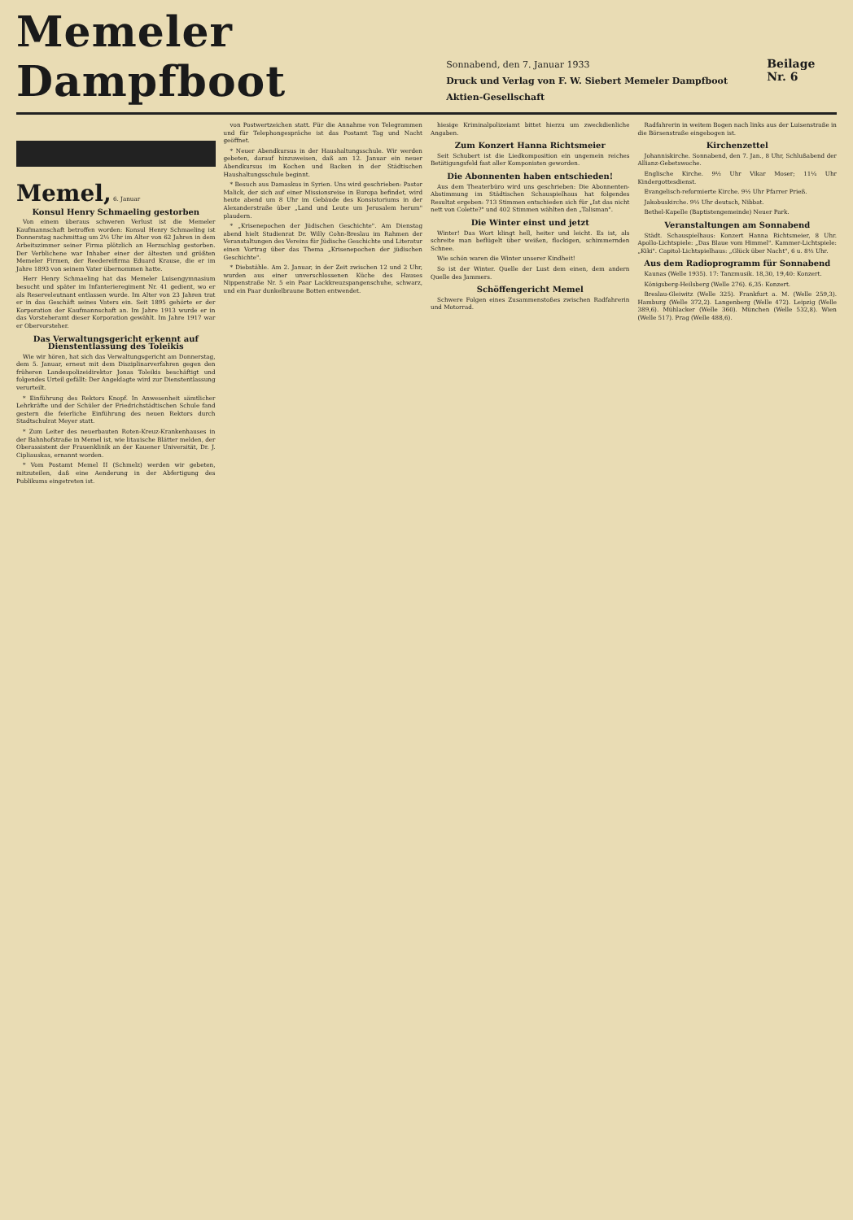Memeler Dampfboot
Sonnabend, den 7. Januar 1933
Druck und Verlag von F. W. Siebert Memeler Dampfboot Aktien-Gesellschaft
Beilage Nr. 6
Memel, 6. Januar
Konsul Henry Schmaeling gestorben
Von einem überaus schweren Verlust ist die Memeler Kaufmannschaft betroffen worden: Konsul Henry Schmaeling ist Donnerstag nachmittag um 2½ Uhr im Alter von 62 Jahren in dem Arbeitszimmer seiner Firma plötzlich an Herzschlag gestorben. Der Verblichene war Inhaber einer der ältesten und größten Memeler Firmen, der Reedereifirma Eduard Krause, die er im Jahre 1893 von seinem Vater übernommen hatte.
Herr Henry Schmaeling hat das Memeler Luisengymnasium besucht und später im Infanterieregiment Nr. 41 gedient, wo er als Reserveleutnant entlassen wurde. Im Alter von 23 Jahren trat er in das Geschäft seines Vaters ein. Seit 1895 gehörte er der Korporation der Kaufmannschaft an. Im Jahre 1913 wurde er in das Vorsteheramt dieser Korporation gewählt. Im Jahre 1917 war er Obervorsteher.
Das Verwaltungsgericht erkennt auf Dienstentlassung des Toleikis
Wie wir hören, hat sich das Verwaltungsgericht am Donnerstag, dem 5. Januar, erneut mit dem Disziplinarverfahren gegen den früheren Landespolizeidirektor Jonas Toleikis beschäftigt und folgendes Urteil gefällt: Der Angeklagte wird zur Dienstentlassung verurteilt.
* Einführung des Rektors Knopf. In Anwesenheit sämtlicher Lehrkräfte und der Schüler der Friedrichstädtischen Schule fand gestern die feierliche Einführung des neuen Rektors durch Stadtschulrat Meyer statt.
* Zum Leiter des neuerbauten Roten-Kreuz-Krankenhauses in der Bahnhofstraße in Memel ist, wie litauische Blätter melden, der Oberassistent der Frauenklinik an der Kauener Universität, Dr. J. Cipliauskas, ernannt worden.
* Vom Postamt Memel II (Schmelz) werden wir gebeten, mitzuteilen, daß eine Aenderung in der Abfertigung des Publikums eingetreten ist.
von Postwertzeichen statt. Für die Annahme von Telegrammen und für Telephongespräche ist das Postamt Tag und Nacht geöffnet.
* Neuer Abendkursus in der Haushaltungsschule. Wir werden gebeten, darauf hinzuweisen, daß am 12. Januar ein neuer Abendkursus im Kochen und Backen in der Städtischen Haushaltungsschule beginnt.
* Besuch aus Damaskus in Syrien. Uns wird geschrieben: Pastor Malick, der sich auf einer Missionsreise in Europa befindet, wird heute abend um 8 Uhr im Gebäude des Konsistoriums in der Alexanderstraße über „Land und Leute um Jerusalem herum" plaudern.
* „Krisenepochen der Jüdischen Geschichte". Am Dienstag abend hielt Studienrat Dr. Willy Cohn-Breslau im Rahmen der Veranstaltungen des Vereins für Jüdische Geschichte und Literatur einen Vortrag über das Thema „Krisenepochen der jüdischen Geschichte".
* Diebstähle. Am 2. Januar, in der Zeit zwischen 12 und 2 Uhr, wurden aus einer unverschlossenen Küche des Hauses Nippenstraße Nr. 5 ein Paar Lackkreuzspangenschuhe, schwarz, und ein Paar dunkelbraune Botten entwendet.
hiesige Kriminalpolizeiamt bittet hierzu um zweckdienliche Angaben.
Zum Konzert Hanna Richtsmeier
Seit Schubert ist die Liedkomposition ein ungemein reiches Betätigungsfeld fast aller Komponisten geworden.
Die Abonnenten haben entschieden!
Aus dem Theaterbüro wird uns geschrieben: Die Abonnenten-Abstimmung im Städtischen Schauspielhaus hat folgendes Resultat ergeben: 713 Stimmen entschieden sich für „Ist das nicht nett von Colette?" und 402 Stimmen wählten den „Talisman".
Die Winter einst und jetzt
Winter! Das Wort klingt hell, heiter und leicht. Es ist, als schreite man beflügelt über weißen, flockigen, schimmernden Schnee.
Wie schön waren die Winter unserer Kindheit!
So ist der Winter. Quelle der Lust dem einen, dem andern Quelle des Jammers.
Schöffengericht Memel
Schwere Folgen eines Zusammenstoßes zwischen Radfahrerin und Motorrad.
Radfahrerin in weitem Bogen nach links aus der Luisenstraße in die Börsenstraße eingebogen ist.
Kirchenzettel
Johanniskirche. Sonnabend, den 7. Jan., 8 Uhr, Schlußabend der Allianz-Gebetswoche.
Englische Kirche. 9½ Uhr Vikar Moser; 11¼ Uhr Kindergottesdienst.
Evangelisch-reformierte Kirche. 9½ Uhr Pfarrer Prieß.
Jakobuskirche. 9½ Uhr deutsch, Nibbat.
Bethel-Kapelle (Baptistengemeinde) Neuer Park.
Veranstaltungen am Sonnabend
Städt. Schauspielhaus: Konzert Hanna Richtsmeier, 8 Uhr. Apollo-Lichtspiele: „Das Blaue vom Himmel". Kammer-Lichtspiele: „Kiki". Capitol-Lichtspielhaus: „Glück über Nacht", 6 u. 8½ Uhr.
Aus dem Radioprogramm für Sonnabend
Kaunas (Welle 1935). 17: Tanzmusik. 18,30, 19,40: Konzert.
Königsberg-Heilsberg (Welle 276). 6,35: Konzert.
Breslau-Gleiwitz (Welle 325). Frankfurt a. M. (Welle 259,3). Hamburg (Welle 372,2). Langenberg (Welle 472). Leipzig (Welle 389,6). Mühlacker (Welle 360). München (Welle 532,8). Wien (Welle 517). Prag (Welle 488,6).